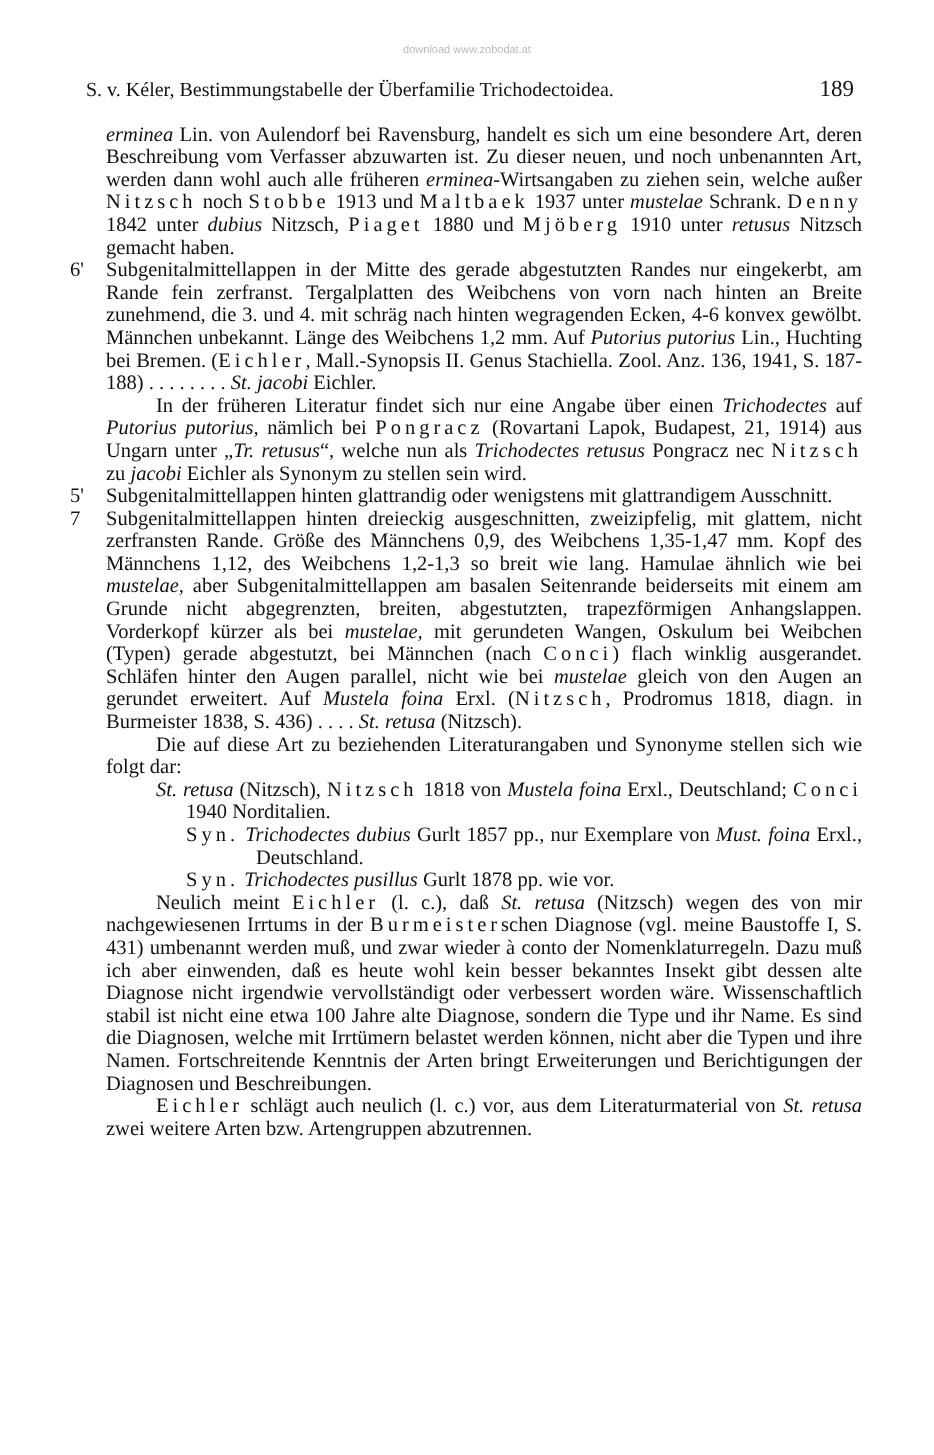download www.zobodat.at
S. v. Kéler, Bestimmungstabelle der Überfamilie Trichodectoidea. 189
erminea Lin. von Aulendorf bei Ravensburg, handelt es sich um eine besondere Art, deren Beschreibung vom Verfasser abzuwarten ist. Zu dieser neuen, und noch unbenannten Art, werden dann wohl auch alle früheren erminea-Wirtsangaben zu ziehen sein, welche außer Nitzsch noch Stobbe 1913 und Maltbaek 1937 unter mustelae Schrank. Denny 1842 unter dubius Nitzsch, Piaget 1880 und Mjöberg 1910 unter retusus Nitzsch gemacht haben.
6' Subgenitalmittellappen in der Mitte des gerade abgestutzten Randes nur eingekerbt, am Rande fein zerfranst. Tergalplatten des Weibchens von vorn nach hinten an Breite zunehmend, die 3. und 4. mit schräg nach hinten wegragenden Ecken, 4-6 konvex gewölbt. Männchen unbekannt. Länge des Weibchens 1,2 mm. Auf Putorius putorius Lin., Huchting bei Bremen. (Eichler, Mall.-Synopsis II. Genus Stachiella. Zool. Anz. 136, 1941, S. 187-188) . . . . . . . . St. jacobi Eichler.
In der früheren Literatur findet sich nur eine Angabe über einen Trichodectes auf Putorius putorius, nämlich bei Pongracz (Rovartani Lapok, Budapest, 21, 1914) aus Ungarn unter „Tr. retusus“, welche nun als Trichodectes retusus Pongracz nec Nitzsch zu jacobi Eichler als Synonym zu stellen sein wird.
5' Subgenitalmittellappen hinten glattrandig oder wenigstens mit glattrandigem Ausschnitt.
7 Subgenitalmittellappen hinten dreieckig ausgeschnitten, zweizipfelig, mit glattem, nicht zerfransten Rande. Größe des Männchens 0,9, des Weibchens 1,35-1,47 mm. Kopf des Männchens 1,12, des Weibchens 1,2-1,3 so breit wie lang. Hamulae ähnlich wie bei mustelae, aber Subgenitalmittellappen am basalen Seitenrande beiderseits mit einem am Grunde nicht abgegrenzten, breiten, abgestutzten, trapezförmigen Anhangslappen. Vorderkopf kürzer als bei mustelae, mit gerundeten Wangen, Oskulum bei Weibchen (Typen) gerade abgestutzt, bei Männchen (nach Conci) flach winklig ausgerandet. Schläfen hinter den Augen parallel, nicht wie bei mustelae gleich von den Augen an gerundet erweitert. Auf Mustela foina Erxl. (Nitzsch, Prodromus 1818, diagn. in Burmeister 1838, S. 436) . . . . St. retusa (Nitzsch).
Die auf diese Art zu beziehenden Literaturangaben und Synonyme stellen sich wie folgt dar:
St. retusa (Nitzsch), Nitzsch 1818 von Mustela foina Erxl., Deutschland; Conci 1940 Norditalien.
Syn. Trichodectes dubius Gurlt 1857 pp., nur Exemplare von Must. foina Erxl., Deutschland.
Syn. Trichodectes pusillus Gurlt 1878 pp. wie vor.
Neulich meint Eichler (l. c.), daß St. retusa (Nitzsch) wegen des von mir nachgewiesenen Irrtums in der Burmeisterschen Diagnose (vgl. meine Baustoffe I, S. 431) umbenannt werden muß, und zwar wieder à conto der Nomenklaturregeln. Dazu muß ich aber einwenden, daß es heute wohl kein besser bekanntes Insekt gibt dessen alte Diagnose nicht irgendwie vervollständigt oder verbessert worden wäre. Wissenschaftlich stabil ist nicht eine etwa 100 Jahre alte Diagnose, sondern die Type und ihr Name. Es sind die Diagnosen, welche mit Irrtümern belastet werden können, nicht aber die Typen und ihre Namen. Fortschreitende Kenntnis der Arten bringt Erweiterungen und Berichtigungen der Diagnosen und Beschreibungen.
Eichler schlägt auch neulich (l. c.) vor, aus dem Literaturmaterial von St. retusa zwei weitere Arten bzw. Artengruppen abzutrennen.